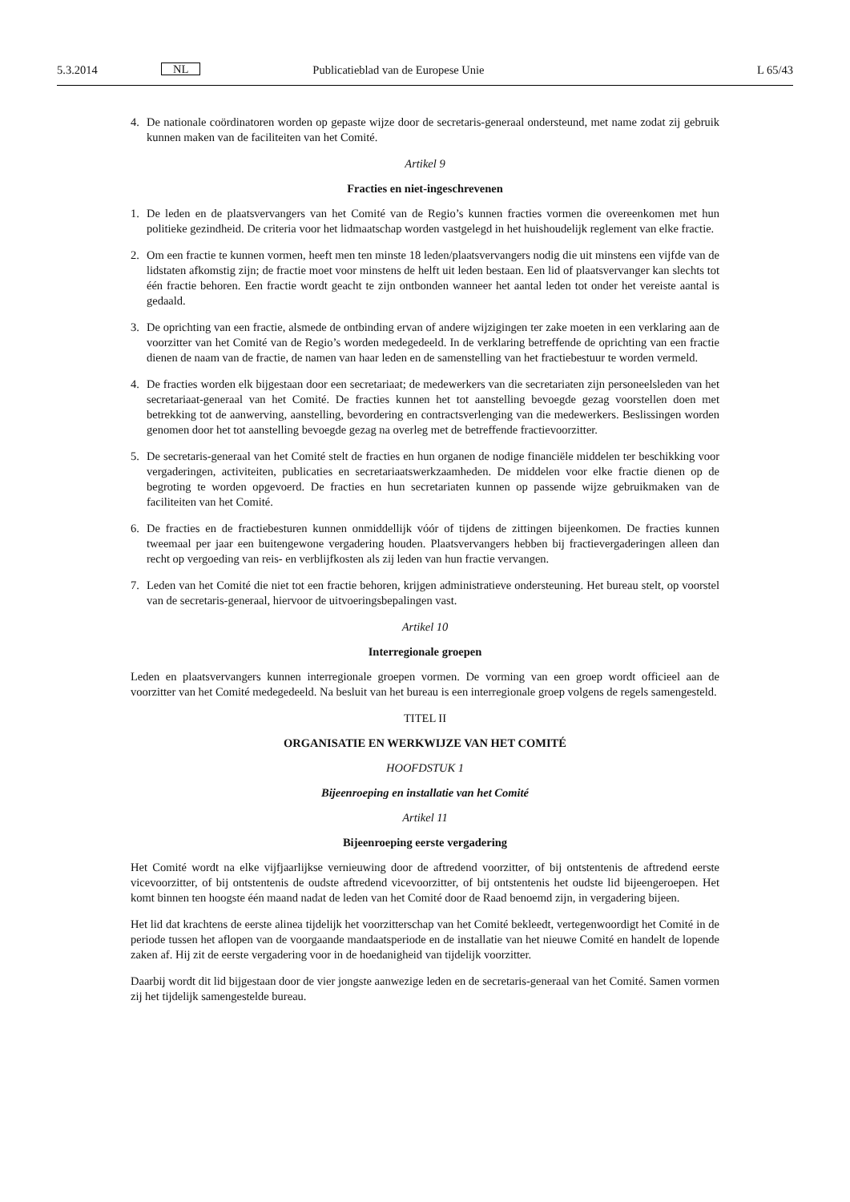5.3.2014 NL Publicatieblad van de Europese Unie L 65/43
4. De nationale coördinatoren worden op gepaste wijze door de secretaris-generaal ondersteund, met name zodat zij gebruik kunnen maken van de faciliteiten van het Comité.
Artikel 9
Fracties en niet-ingeschrevenen
1. De leden en de plaatsvervangers van het Comité van de Regio’s kunnen fracties vormen die overeenkomen met hun politieke gezindheid. De criteria voor het lidmaatschap worden vastgelegd in het huishoudelijk reglement van elke fractie.
2. Om een fractie te kunnen vormen, heeft men ten minste 18 leden/plaatsvervangers nodig die uit minstens een vijfde van de lidstaten afkomstig zijn; de fractie moet voor minstens de helft uit leden bestaan. Een lid of plaatsvervanger kan slechts tot één fractie behoren. Een fractie wordt geacht te zijn ontbonden wanneer het aantal leden tot onder het vereiste aantal is gedaald.
3. De oprichting van een fractie, alsmede de ontbinding ervan of andere wijzigingen ter zake moeten in een verklaring aan de voorzitter van het Comité van de Regio’s worden medegedeeld. In de verklaring betreffende de oprichting van een fractie dienen de naam van de fractie, de namen van haar leden en de samenstelling van het fractiebestuur te worden vermeld.
4. De fracties worden elk bijgestaan door een secretariaat; de medewerkers van die secretariaten zijn personeelsleden van het secretariaat-generaal van het Comité. De fracties kunnen het tot aanstelling bevoegde gezag voorstellen doen met betrekking tot de aanwerving, aanstelling, bevordering en contractsverlenging van die medewerkers. Beslissingen worden genomen door het tot aanstelling bevoegde gezag na overleg met de betreffende fractievoorzitter.
5. De secretaris-generaal van het Comité stelt de fracties en hun organen de nodige financiële middelen ter beschikking voor vergaderingen, activiteiten, publicaties en secretariaatswerkzaamheden. De middelen voor elke fractie dienen op de begroting te worden opgevoerd. De fracties en hun secretariaten kunnen op passende wijze gebruikmaken van de faciliteiten van het Comité.
6. De fracties en de fractiebesturen kunnen onmiddellijk vóór of tijdens de zittingen bijeenkomen. De fracties kunnen tweemaal per jaar een buitengewone vergadering houden. Plaatsvervangers hebben bij fractievergaderingen alleen dan recht op vergoeding van reis- en verblijfkosten als zij leden van hun fractie vervangen.
7. Leden van het Comité die niet tot een fractie behoren, krijgen administratieve ondersteuning. Het bureau stelt, op voorstel van de secretaris-generaal, hiervoor de uitvoeringsbepalingen vast.
Artikel 10
Interregionale groepen
Leden en plaatsvervangers kunnen interregionale groepen vormen. De vorming van een groep wordt officieel aan de voorzitter van het Comité medegedeeld. Na besluit van het bureau is een interregionale groep volgens de regels samengesteld.
TITEL II
ORGANISATIE EN WERKWIJZE VAN HET COMITÉ
HOOFDSTUK 1
Bijeenroeping en installatie van het Comité
Artikel 11
Bijeenroeping eerste vergadering
Het Comité wordt na elke vijfjaarlijkse vernieuwing door de aftredend voorzitter, of bij ontstentenis de aftredend eerste vicevoorzitter, of bij ontstentenis de oudste aftredend vicevoorzitter, of bij ontstentenis het oudste lid bijeengeroepen. Het komt binnen ten hoogste één maand nadat de leden van het Comité door de Raad benoemd zijn, in vergadering bijeen.
Het lid dat krachtens de eerste alinea tijdelijk het voorzitterschap van het Comité bekleedt, vertegenwoordigt het Comité in de periode tussen het aflopen van de voorgaande mandaatsperiode en de installatie van het nieuwe Comité en handelt de lopende zaken af. Hij zit de eerste vergadering voor in de hoedanigheid van tijdelijk voorzitter.
Daarbij wordt dit lid bijgestaan door de vier jongste aanwezige leden en de secretaris-generaal van het Comité. Samen vormen zij het tijdelijk samengestelde bureau.